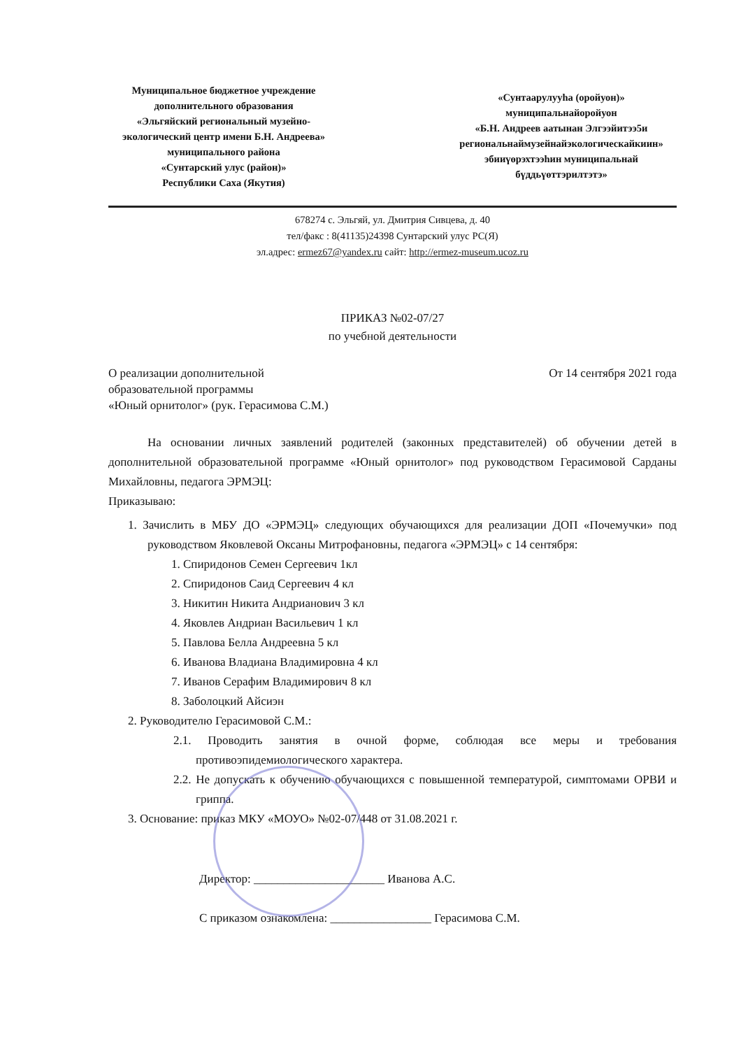Муниципальное бюджетное учреждение
дополнительного образования
«Эльгяйский региональный музейно-
экологический центр имени Б.Н. Андреева»
муниципального района
«Сунтарский улус (район)»
Республики Саха (Якутия)
«Сунтаарулууһа (оройуон)»
муниципальнайоройуон
«Б.Н. Андреев аатынан Элгээйитээ5и
региональнаймузейнайэкологическайкиин»
эбииүөрэхтээһин муниципальнай
бүддьүөттэрилтэтэ»
678274 с. Эльгяй, ул. Дмитрия Сивцева, д. 40
тел/факс : 8(41135)24398 Сунтарский улус РС(Я)
эл.адрес: ermez67@yandex.ru сайт: http://ermez-museum.ucoz.ru
ПРИКАЗ №02-07/27
по учебной деятельности
О реализации дополнительной
образовательной программы
«Юный орнитолог» (рук. Герасимова С.М.)
От 14 сентября 2021 года
На основании личных заявлений родителей (законных представителей) об обучении детей в дополнительной образовательной программе «Юный орнитолог» под руководством Герасимовой Сарданы Михайловны, педагога ЭРМЭЦ:
Приказываю:
1. Зачислить в МБУ ДО «ЭРМЭЦ» следующих обучающихся для реализации ДОП «Почемучки» под руководством Яковлевой Оксаны Митрофановны, педагога «ЭРМЭЦ» с 14 сентября:
1. Спиридонов Семен Сергеевич 1кл
2. Спиридонов Саид Сергеевич 4 кл
3. Никитин Никита Андрианович 3 кл
4. Яковлев Андриан Васильевич 1 кл
5. Павлова Белла Андреевна 5 кл
6. Иванова Владиана Владимировна 4 кл
7. Иванов Серафим Владимирович 8 кл
8. Заболоцкий Айсиэн
2. Руководителю Герасимовой С.М.:
2.1. Проводить занятия в очной форме, соблюдая все меры и требования противоэпидемиологического характера.
2.2. Не допускать к обучению обучающихся с повышенной температурой, симптомами ОРВИ и гриппа.
3. Основание: приказ МКУ «МОУО» №02-07/448 от 31.08.2021 г.
Директор: ______________________ Иванова А.С.
С приказом ознакомлена: _________________ Герасимова С.М.